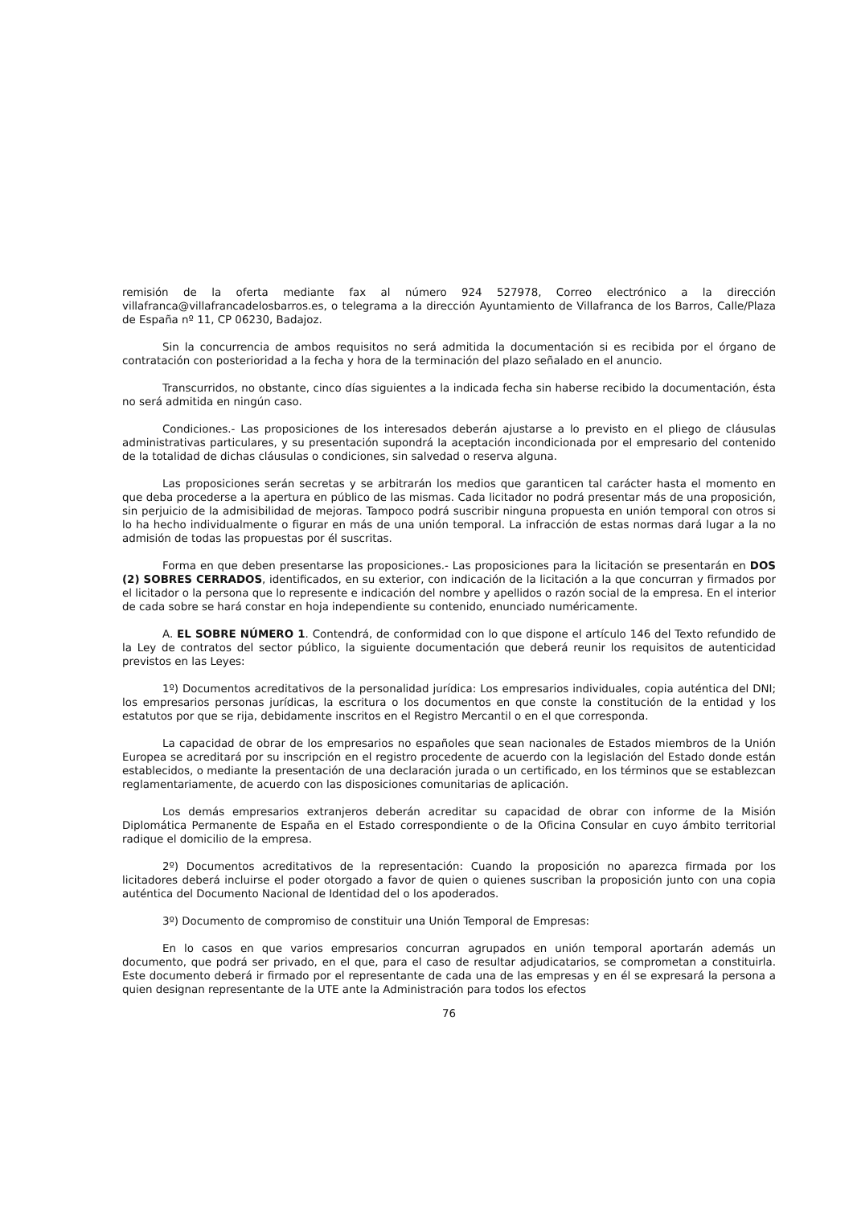remisión de la oferta mediante fax al número 924 527978, Correo electrónico a la dirección villafranca@villafrancadelosbarros.es, o telegrama a la dirección Ayuntamiento de Villafranca de los Barros, Calle/Plaza de España nº 11, CP 06230, Badajoz.
Sin la concurrencia de ambos requisitos no será admitida la documentación si es recibida por el órgano de contratación con posterioridad a la fecha y hora de la terminación del plazo señalado en el anuncio.
Transcurridos, no obstante, cinco días siguientes a la indicada fecha sin haberse recibido la documentación, ésta no será admitida en ningún caso.
Condiciones.- Las proposiciones de los interesados deberán ajustarse a lo previsto en el pliego de cláusulas administrativas particulares, y su presentación supondrá la aceptación incondicionada por el empresario del contenido de la totalidad de dichas cláusulas o condiciones, sin salvedad o reserva alguna.
Las proposiciones serán secretas y se arbitrarán los medios que garanticen tal carácter hasta el momento en que deba procederse a la apertura en público de las mismas. Cada licitador no podrá presentar más de una proposición, sin perjuicio de la admisibilidad de mejoras. Tampoco podrá suscribir ninguna propuesta en unión temporal con otros si lo ha hecho individualmente o figurar en más de una unión temporal. La infracción de estas normas dará lugar a la no admisión de todas las propuestas por él suscritas.
Forma en que deben presentarse las proposiciones.- Las proposiciones para la licitación se presentarán en DOS (2) SOBRES CERRADOS, identificados, en su exterior, con indicación de la licitación a la que concurran y firmados por el licitador o la persona que lo represente e indicación del nombre y apellidos o razón social de la empresa. En el interior de cada sobre se hará constar en hoja independiente su contenido, enunciado numéricamente.
A. EL SOBRE NÚMERO 1. Contendrá, de conformidad con lo que dispone el artículo 146 del Texto refundido de la Ley de contratos del sector público, la siguiente documentación que deberá reunir los requisitos de autenticidad previstos en las Leyes:
1º) Documentos acreditativos de la personalidad jurídica: Los empresarios individuales, copia auténtica del DNI; los empresarios personas jurídicas, la escritura o los documentos en que conste la constitución de la entidad y los estatutos por que se rija, debidamente inscritos en el Registro Mercantil o en el que corresponda.
La capacidad de obrar de los empresarios no españoles que sean nacionales de Estados miembros de la Unión Europea se acreditará por su inscripción en el registro procedente de acuerdo con la legislación del Estado donde están establecidos, o mediante la presentación de una declaración jurada o un certificado, en los términos que se establezcan reglamentariamente, de acuerdo con las disposiciones comunitarias de aplicación.
Los demás empresarios extranjeros deberán acreditar su capacidad de obrar con informe de la Misión Diplomática Permanente de España en el Estado correspondiente o de la Oficina Consular en cuyo ámbito territorial radique el domicilio de la empresa.
2º) Documentos acreditativos de la representación: Cuando la proposición no aparezca firmada por los licitadores deberá incluirse el poder otorgado a favor de quien o quienes suscriban la proposición junto con una copia auténtica del Documento Nacional de Identidad del o los apoderados.
3º) Documento de compromiso de constituir una Unión Temporal de Empresas:
En lo casos en que varios empresarios concurran agrupados en unión temporal aportarán además un documento, que podrá ser privado, en el que, para el caso de resultar adjudicatarios, se comprometan a constituirla. Este documento deberá ir firmado por el representante de cada una de las empresas y en él se expresará la persona a quien designan representante de la UTE ante la Administración para todos los efectos
76